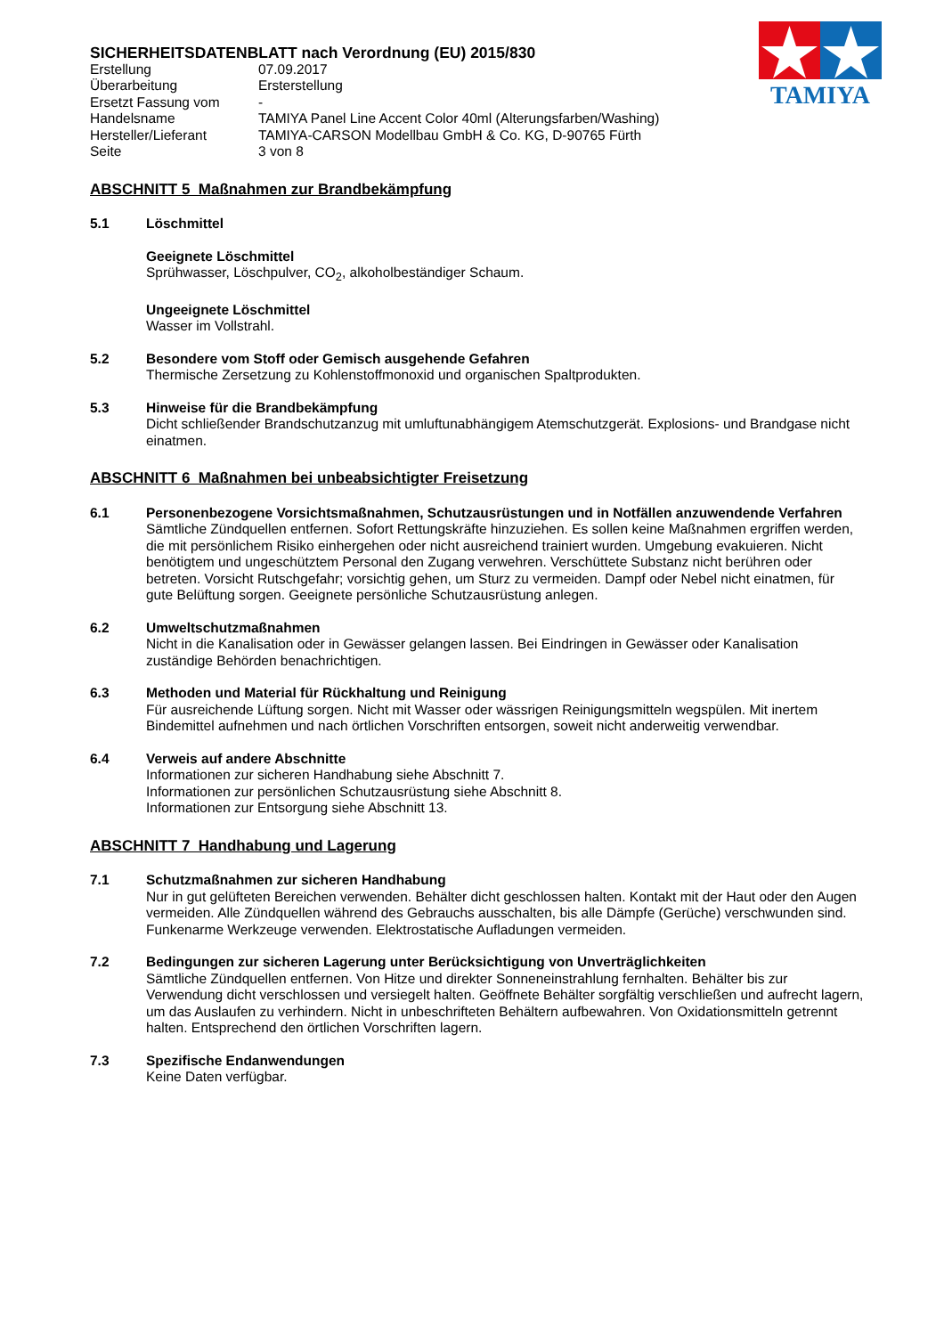TAMIYA
SICHERHEITSDATENBLATT nach Verordnung (EU) 2015/830
Erstellung
07.09.2017
Überarbeitung
Ersterstellung
Ersetzt Fassung vom
-
Handelsname
TAMIYA Panel Line Accent Color 40ml (Alterungsfarben/Washing)
Hersteller/Lieferant
TAMIYA-CARSON Modellbau GmbH & Co. KG, D-90765 Fürth
Seite
3 von 8
ABSCHNITT 5 Maßnahmen zur Brandbekämpfung
5.1 Löschmittel
Geeignete Löschmittel
Sprühwasser, Löschpulver, CO<sub>2</sub>, alkoholbeständiger Schaum.
Ungeeignete Löschmittel
Wasser im Vollstrahl.
5.2 Besondere vom Stoff oder Gemisch ausgehende Gefahren
Thermische Zersetzung zu Kohlenstoffmonoxid und organischen Spaltprodukten.
5.3 Hinweise für die Brandbekämpfung
Dicht schließender Brandschutzanzug mit umluftunabhängigem Atemschutzgerät. Explosions- und Brandgase nicht einatmen.
ABSCHNITT 6 Maßnahmen bei unbeabsichtigter Freisetzung
6.1 Personenbezogene Vorsichtsmaßnahmen, Schutzausrüstungen und in Notfällen anzuwendende Verfahren
Sämtliche Zündquellen entfernen. Sofort Rettungskräfte hinzuziehen. Es sollen keine Maßnahmen ergriffen werden, die mit persönlichem Risiko einhergehen oder nicht ausreichend trainiert wurden. Umgebung evakuieren. Nicht benötigtem und ungeschütztem Personal den Zugang verwehren. Verschüttete Substanz nicht berühren oder betreten. Vorsicht Rutschgefahr; vorsichtig gehen, um Sturz zu vermeiden. Dampf oder Nebel nicht einatmen, für gute Belüftung sorgen. Geeignete persönliche Schutzausrüstung anlegen.
6.2 Umweltschutzmaßnahmen
Nicht in die Kanalisation oder in Gewässer gelangen lassen. Bei Eindringen in Gewässer oder Kanalisation zuständige Behörden benachrichtigen.
6.3 Methoden und Material für Rückhaltung und Reinigung
Für ausreichende Lüftung sorgen. Nicht mit Wasser oder wässrigen Reinigungsmitteln wegspülen. Mit inertem Bindemittel aufnehmen und nach örtlichen Vorschriften entsorgen, soweit nicht anderweitig verwendbar.
6.4 Verweis auf andere Abschnitte
Informationen zur sicheren Handhabung siehe Abschnitt 7.
Informationen zur persönlichen Schutzausrüstung siehe Abschnitt 8.
Informationen zur Entsorgung siehe Abschnitt 13.
ABSCHNITT 7 Handhabung und Lagerung
7.1 Schutzmaßnahmen zur sicheren Handhabung
Nur in gut gelüfteten Bereichen verwenden. Behälter dicht geschlossen halten. Kontakt mit der Haut oder den Augen vermeiden. Alle Zündquellen während des Gebrauchs ausschalten, bis alle Dämpfe (Gerüche) verschwunden sind. Funkenarme Werkzeuge verwenden. Elektrostatische Aufladungen vermeiden.
7.2 Bedingungen zur sicheren Lagerung unter Berücksichtigung von Unverträglichkeiten
Sämtliche Zündquellen entfernen. Von Hitze und direkter Sonneneinstrahlung fernhalten. Behälter bis zur Verwendung dicht verschlossen und versiegelt halten. Geöffnete Behälter sorgfältig verschließen und aufrecht lagern, um das Auslaufen zu verhindern. Nicht in unbeschrifteten Behältern aufbewahren. Von Oxidationsmitteln getrennt halten. Entsprechend den örtlichen Vorschriften lagern.
7.3 Spezifische Endanwendungen
Keine Daten verfügbar.